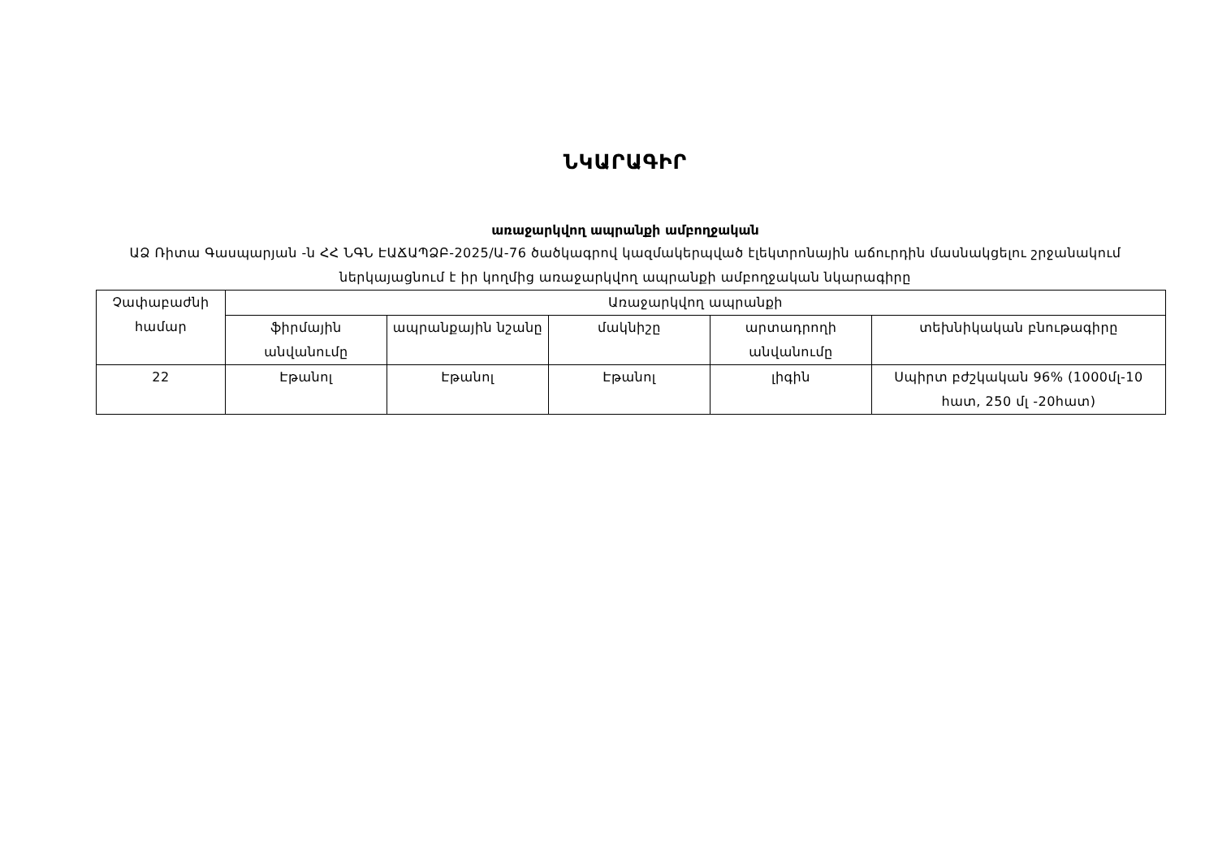ՆԿԱՐԱԳԻՐ
առաջարկվող ապրանքի ամբողջական
ԱՁ Ռիտա Գասպարյան -ն ՀՀ ՆԳՆ ԷԱՃԱՊՁԲ-2025/Ա-76 ծածկագրով կազմակերպված էլեկտրոնային աճուրդին մասնակցելու շրջանակում ներկայացնում է իր կողմից առաջարկվող ապրանքի ամբողջական նկարագիրը
| Չափաբաժնի համար | Առաջարկվող ապրանքի | | | | |
| --- | --- | --- | --- | --- | --- |
| | ֆիրմային անվանումը | ապրանքային նշանը | մակնիշը | արտադրողի անվանումը | տեխնիկական բնութագիրը |
| 22 | Էթանոլ | Էթանոլ | Էթանոլ | լիգին | Սպիրտ բժշկական 96% (1000մլ-10 հատ, 250 մլ -20հատ) |